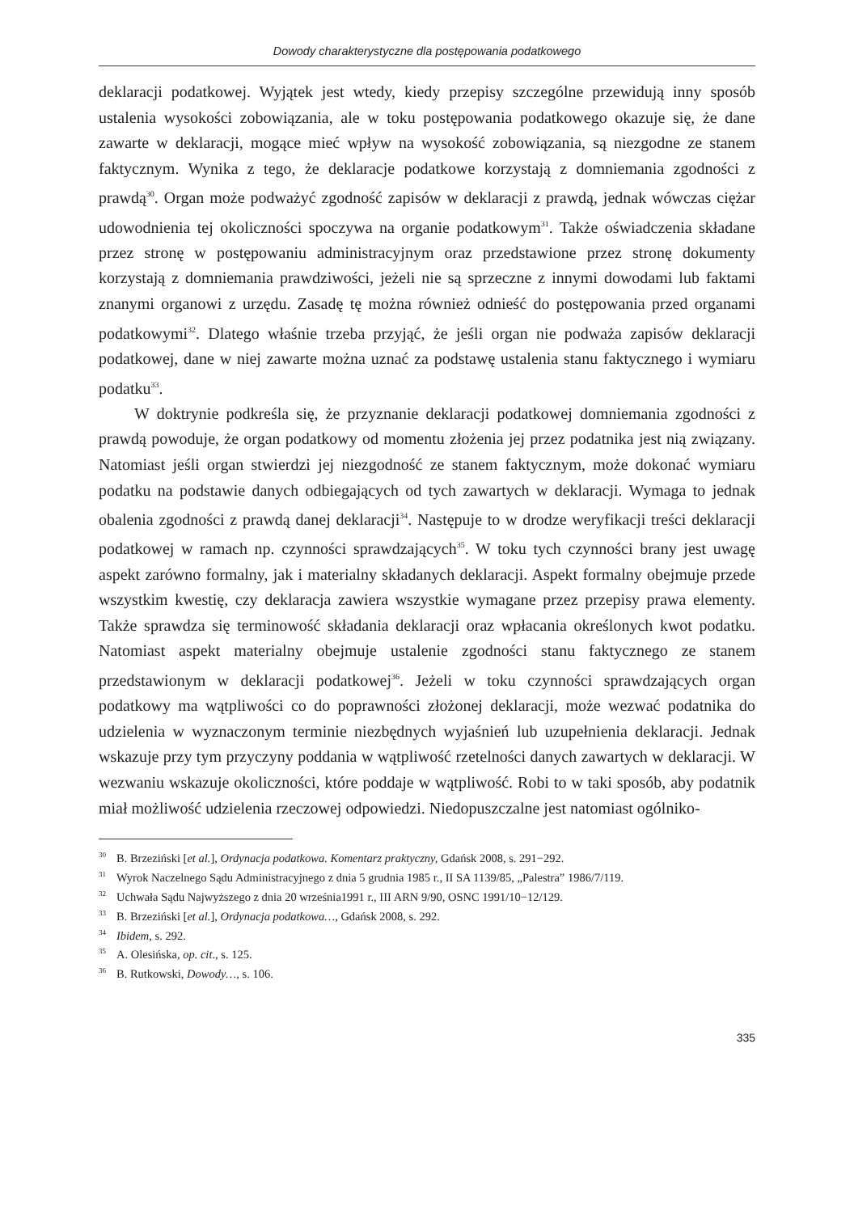Dowody charakterystyczne dla postępowania podatkowego
deklaracji podatkowej. Wyjątek jest wtedy, kiedy przepisy szczególne przewidują inny sposób ustalenia wysokości zobowiązania, ale w toku postępowania podatkowego okazuje się, że dane zawarte w deklaracji, mogące mieć wpływ na wysokość zobowiązania, są niezgodne ze stanem faktycznym. Wynika z tego, że deklaracje podatkowe korzystają z domniemania zgodności z prawdą<sup>30</sup>. Organ może podważyć zgodność zapisów w deklaracji z prawdą, jednak wówczas ciężar udowodnienia tej okoliczności spoczywa na organie podatkowym<sup>31</sup>. Także oświadczenia składane przez stronę w postępowaniu administracyjnym oraz przedstawione przez stronę dokumenty korzystają z domniemania prawdziwości, jeżeli nie są sprzeczne z innymi dowodami lub faktami znanymi organowi z urzędu. Zasadę tę można również odnieść do postępowania przed organami podatkowymi<sup>32</sup>. Dlatego właśnie trzeba przyjąć, że jeśli organ nie podważa zapisów deklaracji podatkowej, dane w niej zawarte można uznać za podstawę ustalenia stanu faktycznego i wymiaru podatku<sup>33</sup>.
W doktrynie podkreśla się, że przyznanie deklaracji podatkowej domniemania zgodności z prawdą powoduje, że organ podatkowy od momentu złożenia jej przez podatnika jest nią związany. Natomiast jeśli organ stwierdzi jej niezgodność ze stanem faktycznym, może dokonać wymiaru podatku na podstawie danych odbiegających od tych zawartych w deklaracji. Wymaga to jednak obalenia zgodności z prawdą danej deklaracji<sup>34</sup>. Następuje to w drodze weryfikacji treści deklaracji podatkowej w ramach np. czynności sprawdzających<sup>35</sup>. W toku tych czynności brany jest uwagę aspekt zarówno formalny, jak i materialny składanych deklaracji. Aspekt formalny obejmuje przede wszystkim kwestię, czy deklaracja zawiera wszystkie wymagane przez przepisy prawa elementy. Także sprawdza się terminowość składania deklaracji oraz wpłacania określonych kwot podatku. Natomiast aspekt materialny obejmuje ustalenie zgodności stanu faktycznego ze stanem przedstawionym w deklaracji podatkowej<sup>36</sup>. Jeżeli w toku czynności sprawdzających organ podatkowy ma wątpliwości co do poprawności złożonej deklaracji, może wezwać podatnika do udzielenia w wyznaczonym terminie niezbędnych wyjaśnień lub uzupełnienia deklaracji. Jednak wskazuje przy tym przyczyny poddania w wątpliwość rzetelności danych zawartych w deklaracji. W wezwaniu wskazuje okoliczności, które poddaje w wątpliwość. Robi to w taki sposób, aby podatnik miał możliwość udzielenia rzeczowej odpowiedzi. Niedopuszczalne jest natomiast ogólniko-
<sup>30</sup>B. Brzeziński [et al.], Ordynacja podatkowa. Komentarz praktyczny, Gdańsk 2008, s. 291−292.
<sup>31</sup> Wyrok Naczelnego Sądu Administracyjnego z dnia 5 grudnia 1985 r., II SA 1139/85, „Palestra” 1986/7/119.
<sup>32</sup> Uchwała Sądu Najwyższego z dnia 20 września1991 r., III ARN 9/90, OSNC 1991/10−12/129.
<sup>33</sup>B. Brzeziński [et al.], Ordynacja podatkowa…, Gdańsk 2008, s. 292.
<sup>34</sup> Ibidem, s. 292.
<sup>35</sup> A. Olesińska, op. cit., s. 125.
<sup>36</sup>B. Rutkowski, Dowody…, s. 106.
335